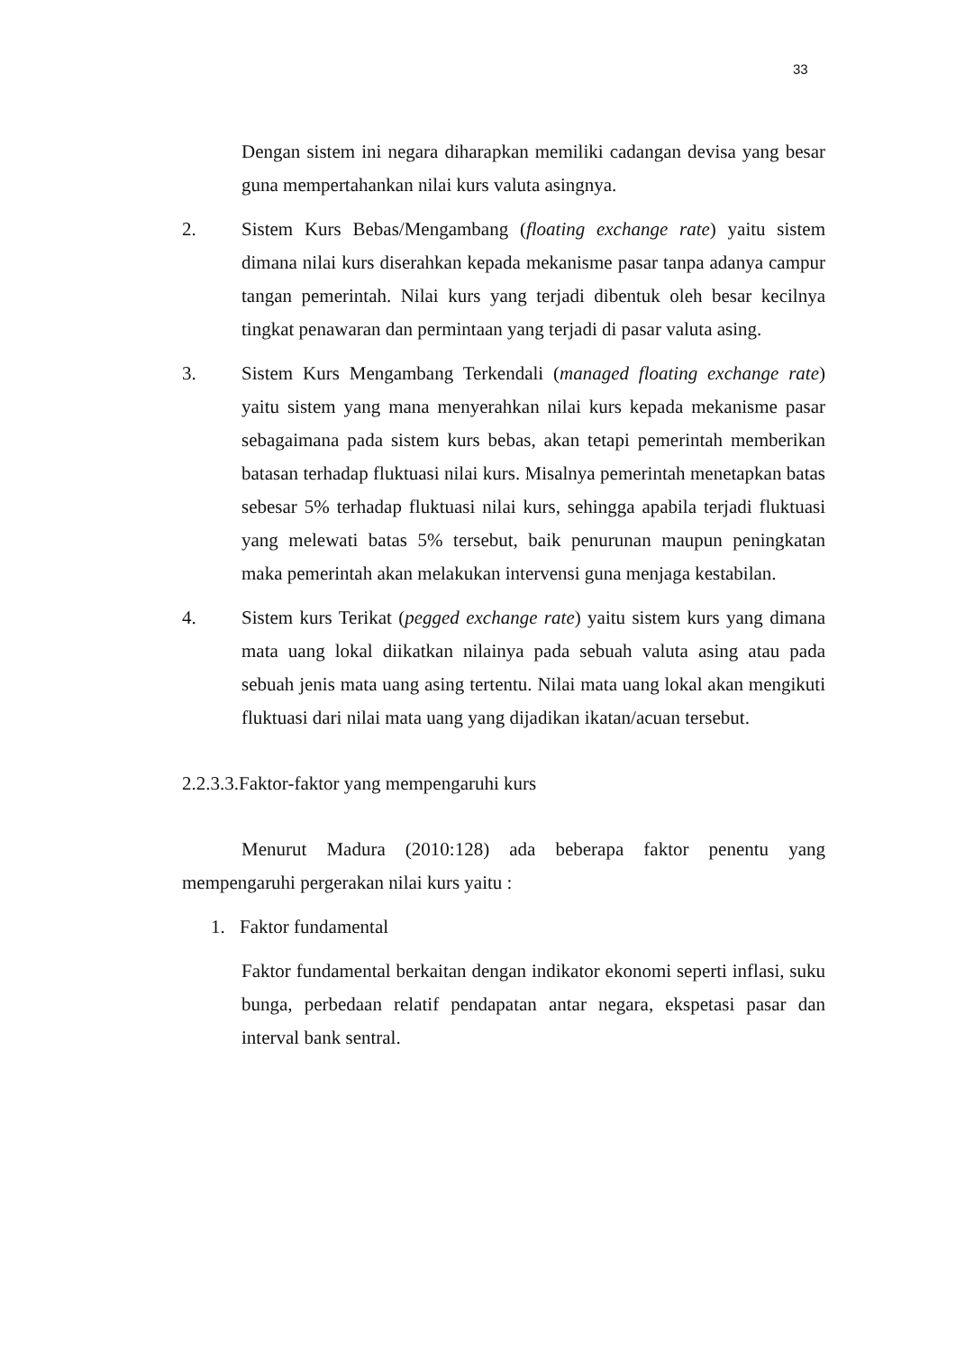33
Dengan sistem ini negara diharapkan memiliki cadangan devisa yang besar guna mempertahankan nilai kurs valuta asingnya.
2. Sistem Kurs Bebas/Mengambang (floating exchange rate) yaitu sistem dimana nilai kurs diserahkan kepada mekanisme pasar tanpa adanya campur tangan pemerintah. Nilai kurs yang terjadi dibentuk oleh besar kecilnya tingkat penawaran dan permintaan yang terjadi di pasar valuta asing.
3. Sistem Kurs Mengambang Terkendali (managed floating exchange rate) yaitu sistem yang mana menyerahkan nilai kurs kepada mekanisme pasar sebagaimana pada sistem kurs bebas, akan tetapi pemerintah memberikan batasan terhadap fluktuasi nilai kurs. Misalnya pemerintah menetapkan batas sebesar 5% terhadap fluktuasi nilai kurs, sehingga apabila terjadi fluktuasi yang melewati batas 5% tersebut, baik penurunan maupun peningkatan maka pemerintah akan melakukan intervensi guna menjaga kestabilan.
4. Sistem kurs Terikat (pegged exchange rate) yaitu sistem kurs yang dimana mata uang lokal diikatkan nilainya pada sebuah valuta asing atau pada sebuah jenis mata uang asing tertentu. Nilai mata uang lokal akan mengikuti fluktuasi dari nilai mata uang yang dijadikan ikatan/acuan tersebut.
2.2.3.3.Faktor-faktor yang mempengaruhi kurs
Menurut Madura (2010:128) ada beberapa faktor penentu yang mempengaruhi pergerakan nilai kurs yaitu :
1. Faktor fundamental
Faktor fundamental berkaitan dengan indikator ekonomi seperti inflasi, suku bunga, perbedaan relatif pendapatan antar negara, ekspetasi pasar dan interval bank sentral.